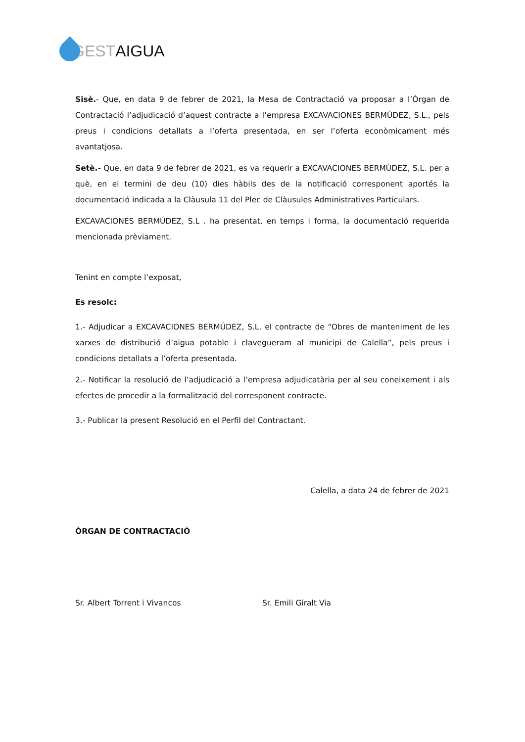GEST AIGUA
Sisè.- Que, en data 9 de febrer de 2021, la Mesa de Contractació va proposar a l’Òrgan de Contractació l’adjudicació d’aquest contracte a l’empresa EXCAVACIONES BERMÚDEZ, S.L., pels preus i condicions detallats a l’oferta presentada, en ser l’oferta econòmicament més avantatjosa.
Setè.- Que, en data 9 de febrer de 2021, es va requerir a EXCAVACIONES BERMÚDEZ, S.L. per a què, en el termini de deu (10) dies hàbils des de la notificació corresponent aportés la documentació indicada a la Clàusula 11 del Plec de Clàusules Administratives Particulars.
EXCAVACIONES BERMÚDEZ, S.L . ha presentat, en temps i forma, la documentació requerida mencionada prèviament.
Tenint en compte l’exposat,
Es resolc:
1.- Adjudicar a EXCAVACIONES BERMÚDEZ, S.L. el contracte de “Obres de manteniment de les xarxes de distribució d’aigua potable i clavegueram al municipi de Calella”, pels preus i condicions detallats a l’oferta presentada.
2.- Notificar la resolució de l’adjudicació a l’empresa adjudicatària per al seu coneixement i als efectes de procedir a la formalització del corresponent contracte.
3.- Publicar la present Resolució en el Perfil del Contractant.
Calella, a data 24 de febrer de 2021
ÒRGAN DE CONTRACTACIÓ
Sr. Albert Torrent i Vivancos Sr. Emili Giralt Via